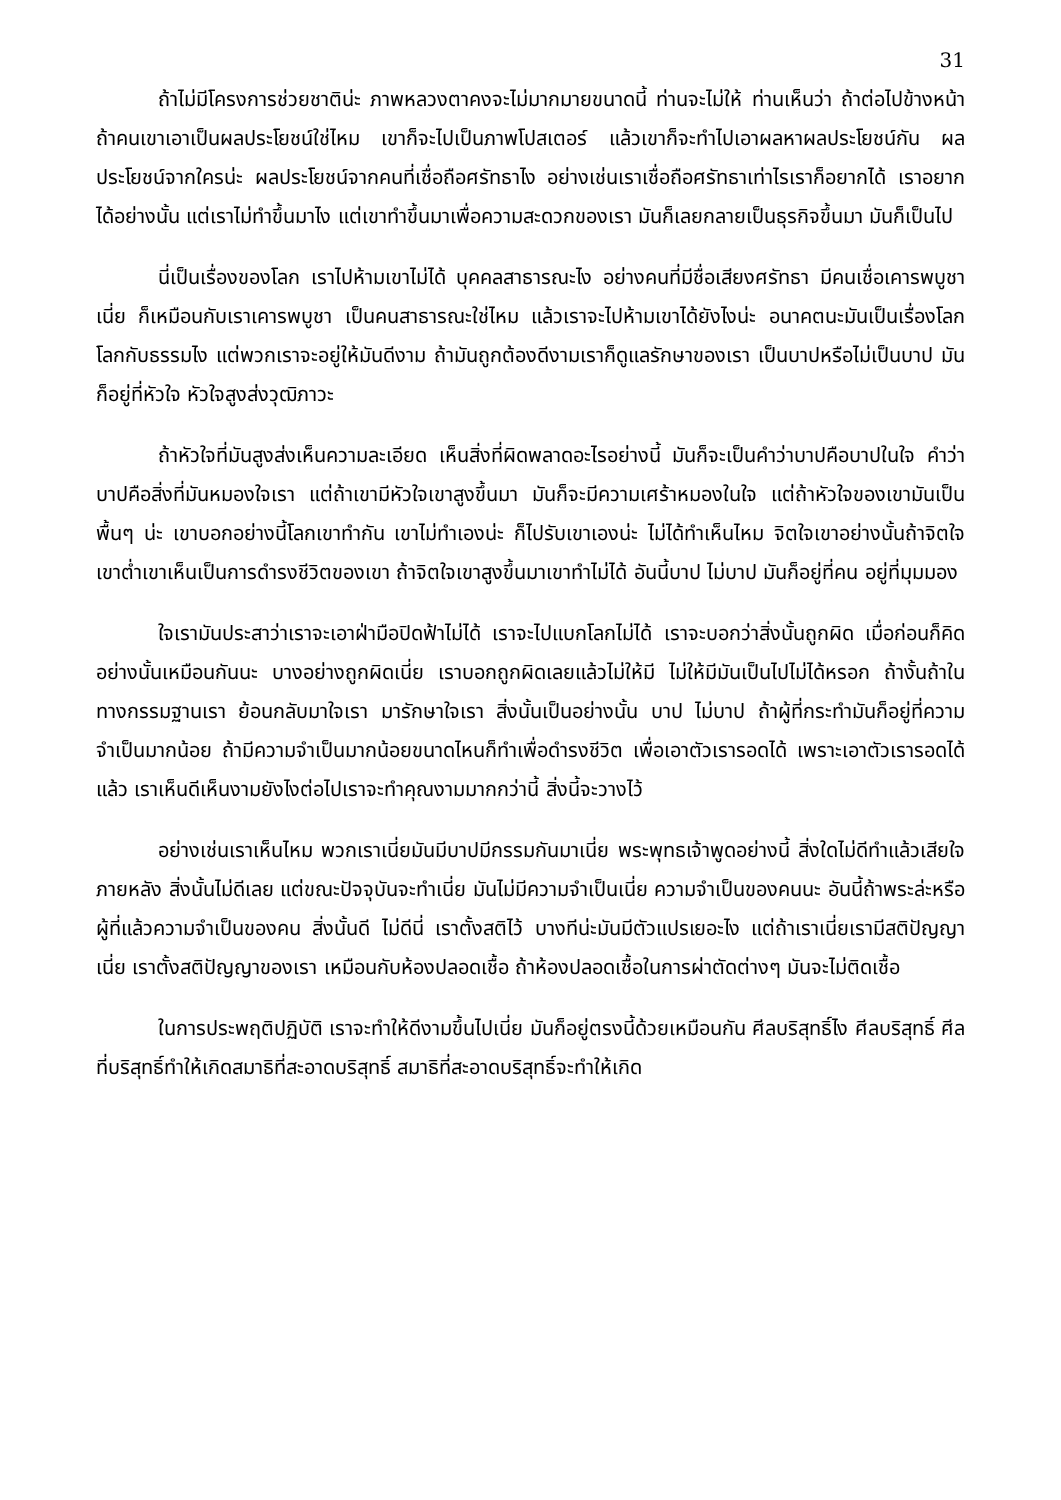31
ถ้าไม่มีโครงการช่วยชาติน่ะ ภาพหลวงตาคงจะไม่มากมายขนาดนี้ ท่านจะไม่ให้ ท่านเห็นว่า ถ้าต่อไปข้างหน้า ถ้าคนเขาเอาเป็นผลประโยชน์ใช่ไหม เขาก็จะไปเป็นภาพโปสเตอร์ แล้วเขาก็จะทำไปเอาผลหาผลประโยชน์กัน ผลประโยชน์จากใครน่ะ ผลประโยชน์จากคนที่เชื่อถือศรัทธาไง อย่างเช่นเราเชื่อถือศรัทธาเท่าไรเราก็อยากได้ เราอยากได้อย่างนั้น แต่เราไม่ทำขึ้นมาไง แต่เขาทำขึ้นมาเพื่อความสะดวกของเรา มันก็เลยกลายเป็นธุรกิจขึ้นมา มันก็เป็นไป
นี่เป็นเรื่องของโลก เราไปห้ามเขาไม่ได้ บุคคลสาธารณะไง อย่างคนที่มีชื่อเสียงศรัทธา มีคนเชื่อเคารพบูชาเนี่ย ก็เหมือนกับเราเคารพบูชา เป็นคนสาธารณะใช่ไหม แล้วเราจะไปห้ามเขาได้ยังไงน่ะ อนาคตนะมันเป็นเรื่องโลก โลกกับธรรมไง แต่พวกเราจะอยู่ให้มันดีงาม ถ้ามันถูกต้องดีงามเราก็ดูแลรักษาของเรา เป็นบาปหรือไม่เป็นบาป มันก็อยู่ที่หัวใจ หัวใจสูงส่งวุฒิภาวะ
ถ้าหัวใจที่มันสูงส่งเห็นความละเอียด เห็นสิ่งที่ผิดพลาดอะไรอย่างนี้ มันก็จะเป็นคำว่าบาปคือบาปในใจ คำว่าบาปคือสิ่งที่มันหมองใจเรา แต่ถ้าเขามีหัวใจเขาสูงขึ้นมา มันก็จะมีความเศร้าหมองในใจ แต่ถ้าหัวใจของเขามันเป็นพื้นๆ น่ะ เขาบอกอย่างนี้โลกเขาทำกัน เขาไม่ทำเองน่ะ ก็ไปรับเขาเองน่ะ ไม่ได้ทำเห็นไหม จิตใจเขาอย่างนั้นถ้าจิตใจเขาต่ำเขาเห็นเป็นการดำรงชีวิตของเขา ถ้าจิตใจเขาสูงขึ้นมาเขาทำไม่ได้ อันนี้บาป ไม่บาป มันก็อยู่ที่คน อยู่ที่มุมมอง
ใจเรามันประสาว่าเราจะเอาฝ่ามือปิดฟ้าไม่ได้ เราจะไปแบกโลกไม่ได้ เราจะบอกว่าสิ่งนั้นถูกผิด เมื่อก่อนก็คิดอย่างนั้นเหมือนกันนะ บางอย่างถูกผิดเนี่ย เราบอกถูกผิดเลยแล้วไม่ให้มี ไม่ให้มีมันเป็นไปไม่ได้หรอก ถ้างั้นถ้าในทางกรรมฐานเรา ย้อนกลับมาใจเรา มารักษาใจเรา สิ่งนั้นเป็นอย่างนั้น บาป ไม่บาป ถ้าผู้ที่กระทำมันก็อยู่ที่ความจำเป็นมากน้อย ถ้ามีความจำเป็นมากน้อยขนาดไหนก็ทำเพื่อดำรงชีวิต เพื่อเอาตัวเรารอดได้ เพราะเอาตัวเรารอดได้แล้ว เราเห็นดีเห็นงามยังไงต่อไปเราจะทำคุณงามมากกว่านี้ สิ่งนี้จะวางไว้
อย่างเช่นเราเห็นไหม พวกเราเนี่ยมันมีบาปมีกรรมกันมาเนี่ย พระพุทธเจ้าพูดอย่างนี้ สิ่งใดไม่ดีทำแล้วเสียใจภายหลัง สิ่งนั้นไม่ดีเลย แต่ขณะปัจจุบันจะทำเนี่ย มันไม่มีความจำเป็นเนี่ย ความจำเป็นของคนนะ อันนี้ถ้าพระล่ะหรือผู้ที่แล้วความจำเป็นของคน สิ่งนั้นดี ไม่ดีนี่ เราตั้งสติไว้ บางทีน่ะมันมีตัวแปรเยอะไง แต่ถ้าเราเนี่ยเรามีสติปัญญาเนี่ย เราตั้งสติปัญญาของเรา เหมือนกับห้องปลอดเชื้อ ถ้าห้องปลอดเชื้อในการผ่าตัดต่างๆ มันจะไม่ติดเชื้อ
ในการประพฤติปฏิบัติ เราจะทำให้ดีงามขึ้นไปเนี่ย มันก็อยู่ตรงนี้ด้วยเหมือนกัน ศีลบริสุทธิ์ไง ศีลบริสุทธิ์ ศีลที่บริสุทธิ์ทำให้เกิดสมาธิที่สะอาดบริสุทธิ์ สมาธิที่สะอาดบริสุทธิ์จะทำให้เกิด